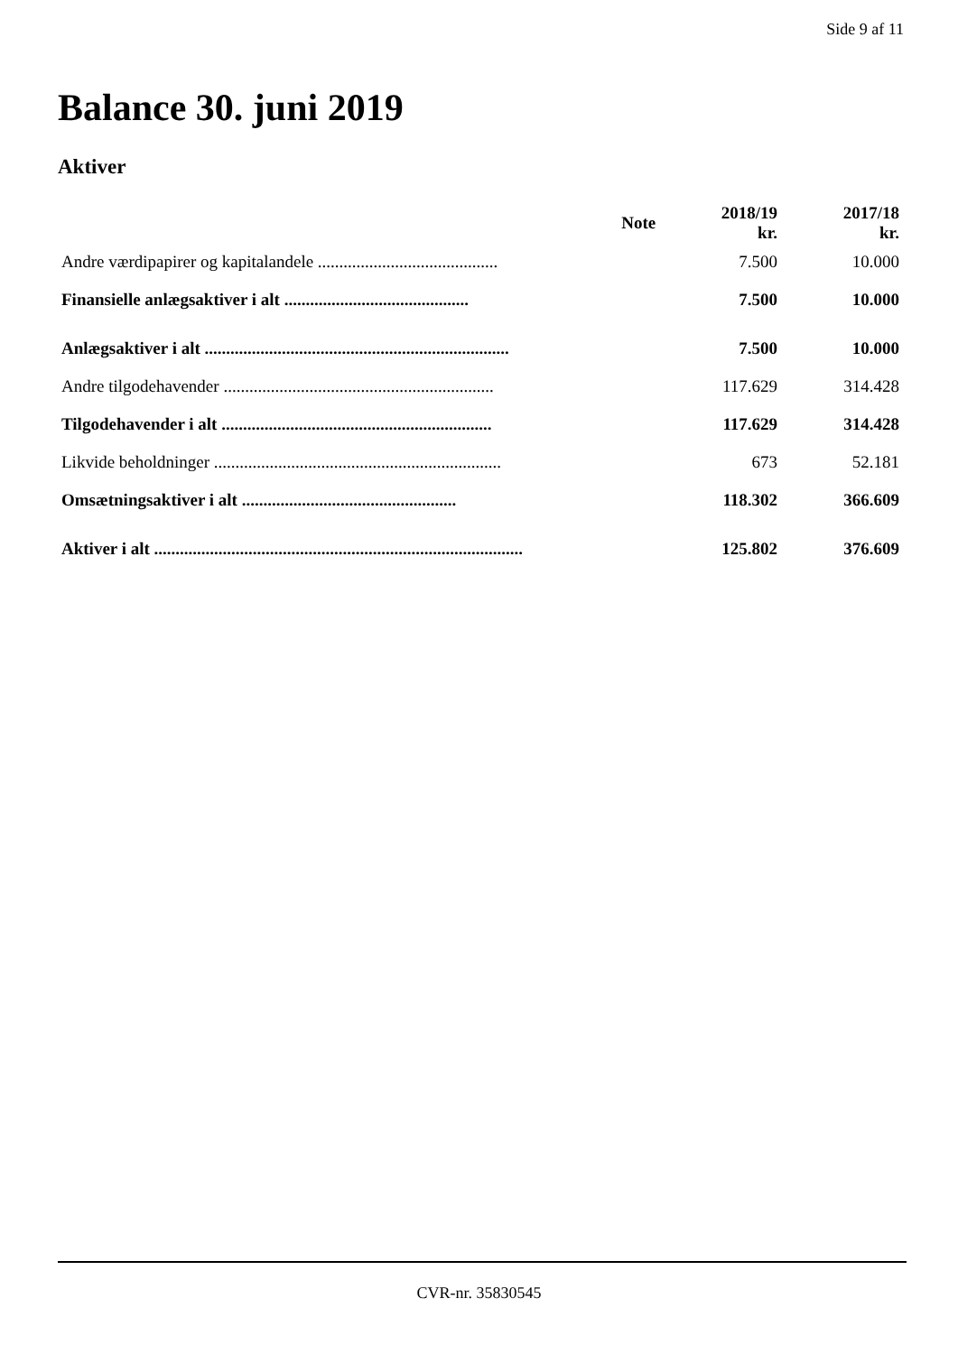Side 9 af 11
Balance 30. juni 2019
Aktiver
| | Note | 2018/19 kr. | 2017/18 kr. |
| --- | --- | --- | --- |
| Andre værdipapirer og kapitalandele .......................................... | | 7.500 | 10.000 |
| Finansielle anlægsaktiver i alt ........................................... | | 7.500 | 10.000 |
| Anlægsaktiver i alt ....................................................................... | | 7.500 | 10.000 |
| Andre tilgodehavender ............................................................... | | 117.629 | 314.428 |
| Tilgodehavender i alt ............................................................... | | 117.629 | 314.428 |
| Likvide beholdninger ................................................................... | | 673 | 52.181 |
| Omsætningsaktiver i alt .................................................. | | 118.302 | 366.609 |
| Aktiver i alt ...................................................................................... | | 125.802 | 376.609 |
CVR-nr. 35830545